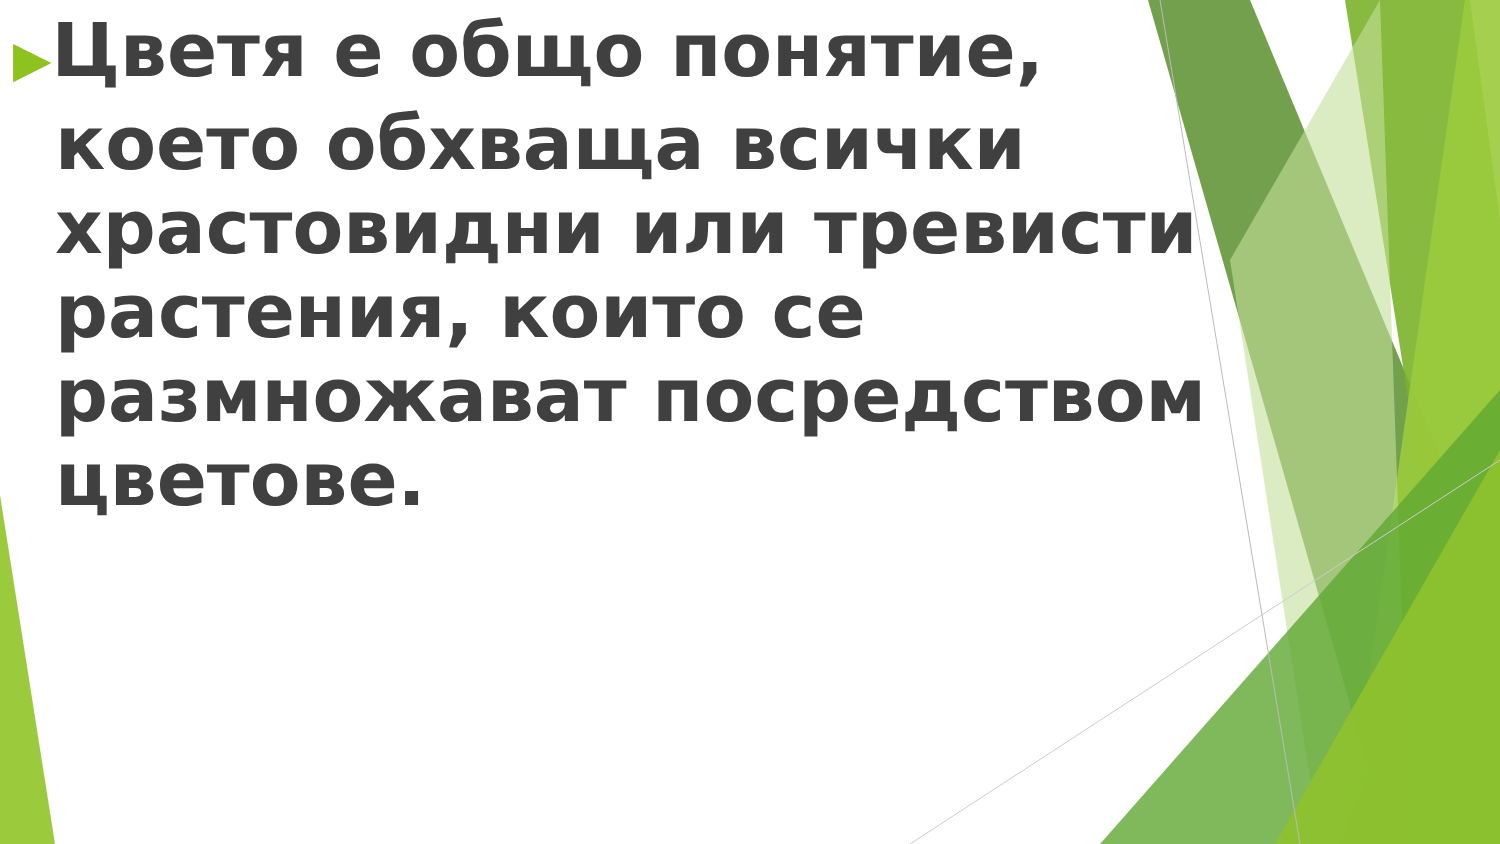▶Цветя е общо понятие, което обхваща всички храстовидни или тревисти растения, които се размножават посредством цветове.